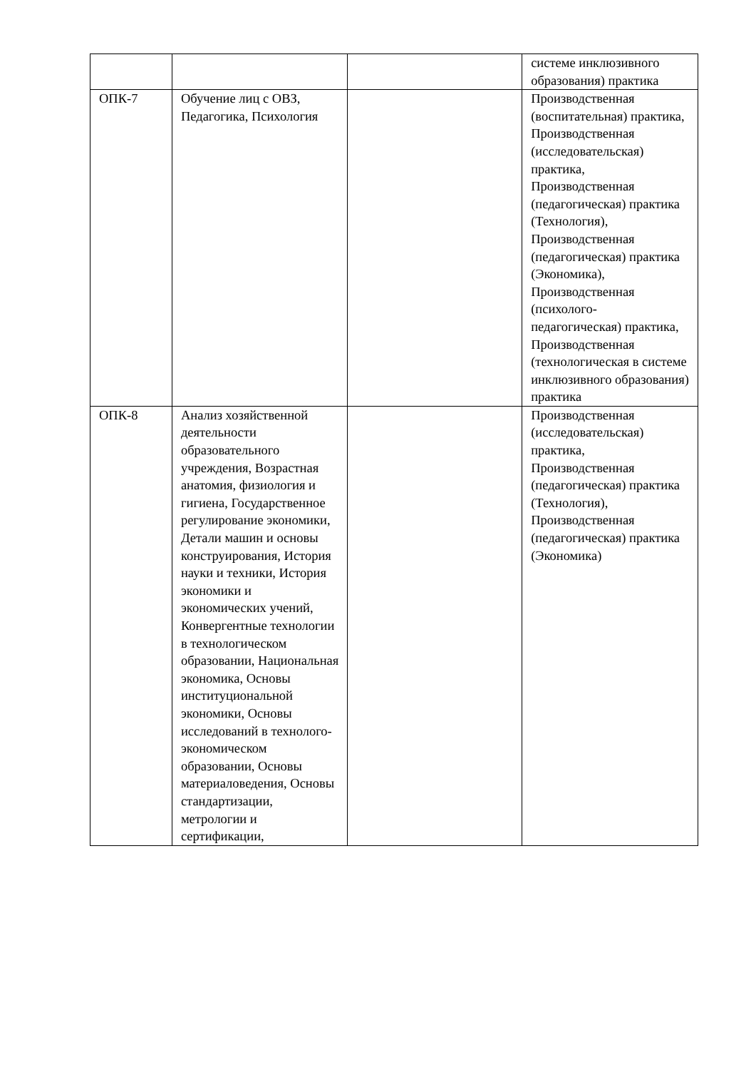| | | | системе инклюзивного образования) практика |
| ОПК-7 | Обучение лиц с ОВЗ, Педагогика, Психология | | Производственная (воспитательная) практика, Производственная (исследовательская) практика, Производственная (педагогическая) практика (Технология), Производственная (педагогическая) практика (Экономика), Производственная (психолого- педагогическая) практика, Производственная (технологическая в системе инклюзивного образования) практика |
| ОПК-8 | Анализ хозяйственной деятельности образовательного учреждения, Возрастная анатомия, физиология и гигиена, Государственное регулирование экономики, Детали машин и основы конструирования, История науки и техники, История экономики и экономических учений, Конвергентные технологии в технологическом образовании, Национальная экономика, Основы институциональной экономики, Основы исследований в технолого- экономическом образовании, Основы материаловедения, Основы стандартизации, метрологии и сертификации, | | Производственная (исследовательская) практика, Производственная (педагогическая) практика (Технология), Производственная (педагогическая) практика (Экономика) |